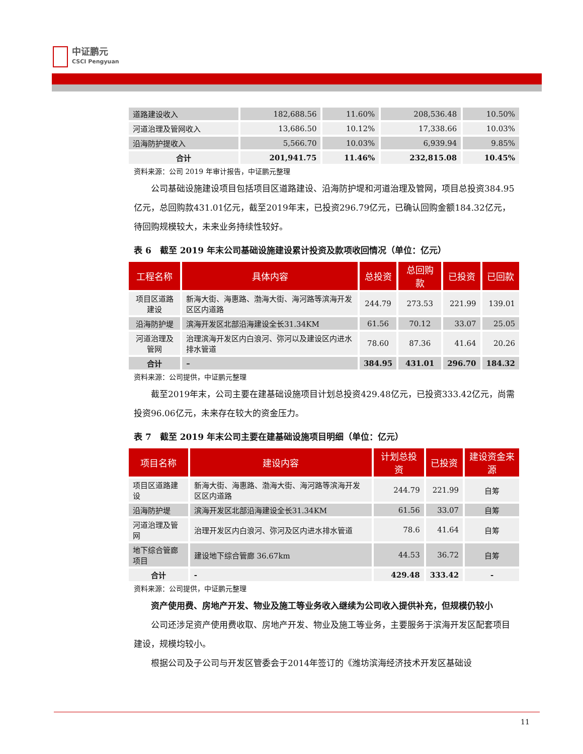中证鹏元
CSCI Pengyuan
| 道路建设收入 | 182,688.56 | 11.60% | 208,536.48 | 10.50% |
| 河道治理及管网收入 | 13,686.50 | 10.12% | 17,338.66 | 10.03% |
| 沿海防护提收入 | 5,566.70 | 10.03% | 6,939.94 | 9.85% |
| 合计 | 201,941.75 | 11.46% | 232,815.08 | 10.45% |
资料来源：公司 2019 年审计报告，中证鹏元整理
公司基础设施建设项目包括项目区道路建设、沿海防护堤和河道治理及管网，项目总投资384.95亿元，总回购款431.01亿元，截至2019年末，已投资296.79亿元，已确认回购金额184.32亿元，待回购规模较大，未来业务持续性较好。
表 6　截至 2019 年末公司基础设施建设累计投资及款项收回情况（单位：亿元）
| 工程名称 | 具体内容 | 总投资 | 总回购款 | 已投资 | 已回款 |
| --- | --- | --- | --- | --- | --- |
| 项目区道路建设 | 新海大街、海惠路、渤海大街、海河路等滨海开发区区内道路 | 244.79 | 273.53 | 221.99 | 139.01 |
| 沿海防护堤 | 滨海开发区北部沿海建设全长31.34KM | 61.56 | 70.12 | 33.07 | 25.05 |
| 河道治理及管网 | 治理滨海开发区内白浪河、弥河以及建设区内进水排水管道 | 78.60 | 87.36 | 41.64 | 20.26 |
| 合计 | – | 384.95 | 431.01 | 296.70 | 184.32 |
资料来源：公司提供，中证鹏元整理
截至2019年末，公司主要在建基础设施项目计划总投资429.48亿元，已投资333.42亿元，尚需投资96.06亿元，未来存在较大的资金压力。
表 7　截至 2019 年末公司主要在建基础设施项目明细（单位：亿元）
| 项目名称 | 建设内容 | 计划总投资 | 已投资 | 建设资金来源 |
| --- | --- | --- | --- | --- |
| 项目区道路建设 | 新海大街、海惠路、渤海大街、海河路等滨海开发区区内道路 | 244.79 | 221.99 | 自筹 |
| 沿海防护堤 | 滨海开发区北部沿海建设全长31.34KM | 61.56 | 33.07 | 自筹 |
| 河道治理及管网 | 治理开发区内白浪河、弥河及区内进水排水管道 | 78.6 | 41.64 | 自筹 |
| 地下综合管廊项目 | 建设地下综合管廊 36.67km | 44.53 | 36.72 | 自筹 |
| 合计 | - | 429.48 | 333.42 | - |
资料来源：公司提供，中证鹏元整理
资产使用费、房地产开发、物业及施工等业务收入继续为公司收入提供补充，但规模仍较小
公司还涉足资产使用费收取、房地产开发、物业及施工等业务，主要服务于滨海开发区配套项目建设，规模均较小。
根据公司及子公司与开发区管委会于2014年签订的《潍坊滨海经济技术开发区基础设
11